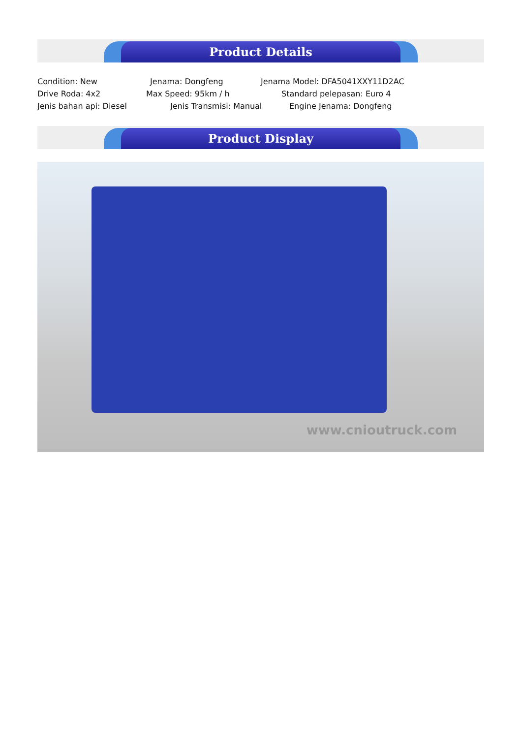Product Details
Condition: New Jenama: Dongfeng Jenama Model: DFA5041XXY11D2AC
Drive Roda: 4x2 Max Speed: 95km / h Standard pelepasan: Euro 4
Jenis bahan api: Diesel Jenis Transmisi: Manual Engine Jenama: Dongfeng
Product Display
www.cnioutruck.com